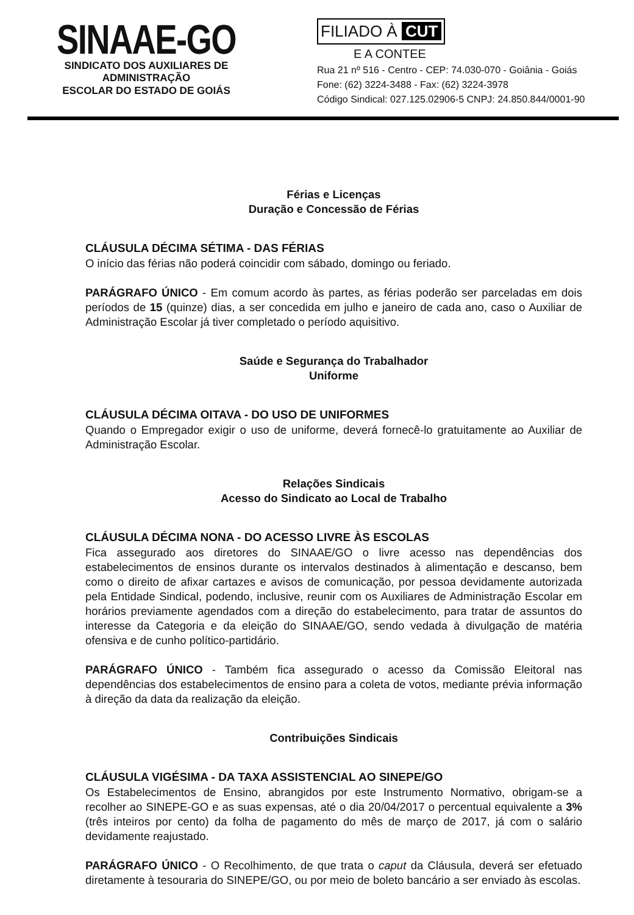SINAAE-GO
SINDICATO DOS AUXILIARES DE ADMINISTRAÇÃO
ESCOLAR DO ESTADO DE GOIÁS
FILIADO À CUT
E A CONTEE
Rua 21 nº 516 - Centro - CEP: 74.030-070 - Goiânia - Goiás
Fone: (62) 3224-3488 - Fax: (62) 3224-3978
Código Sindical: 027.125.02906-5 CNPJ: 24.850.844/0001-90
Férias e Licenças
Duração e Concessão de Férias
CLÁUSULA DÉCIMA SÉTIMA - DAS FÉRIAS
O início das férias não poderá coincidir com sábado, domingo ou feriado.
PARÁGRAFO ÚNICO - Em comum acordo às partes, as férias poderão ser parceladas em dois períodos de 15 (quinze) dias, a ser concedida em julho e janeiro de cada ano, caso o Auxiliar de Administração Escolar já tiver completado o período aquisitivo.
Saúde e Segurança do Trabalhador
Uniforme
CLÁUSULA DÉCIMA OITAVA - DO USO DE UNIFORMES
Quando o Empregador exigir o uso de uniforme, deverá fornecê-lo gratuitamente ao Auxiliar de Administração Escolar.
Relações Sindicais
Acesso do Sindicato ao Local de Trabalho
CLÁUSULA DÉCIMA NONA - DO ACESSO LIVRE ÀS ESCOLAS
Fica assegurado aos diretores do SINAAE/GO o livre acesso nas dependências dos estabelecimentos de ensinos durante os intervalos destinados à alimentação e descanso, bem como o direito de afixar cartazes e avisos de comunicação, por pessoa devidamente autorizada pela Entidade Sindical, podendo, inclusive, reunir com os Auxiliares de Administração Escolar em horários previamente agendados com a direção do estabelecimento, para tratar de assuntos do interesse da Categoria e da eleição do SINAAE/GO, sendo vedada à divulgação de matéria ofensiva e de cunho político-partidário.
PARÁGRAFO ÚNICO - Também fica assegurado o acesso da Comissão Eleitoral nas dependências dos estabelecimentos de ensino para a coleta de votos, mediante prévia informação à direção da data da realização da eleição.
Contribuições Sindicais
CLÁUSULA VIGÉSIMA - DA TAXA ASSISTENCIAL AO SINEPE/GO
Os Estabelecimentos de Ensino, abrangidos por este Instrumento Normativo, obrigam-se a recolher ao SINEPE-GO e as suas expensas, até o dia 20/04/2017 o percentual equivalente a 3% (três inteiros por cento) da folha de pagamento do mês de março de 2017, já com o salário devidamente reajustado.
PARÁGRAFO ÚNICO - O Recolhimento, de que trata o caput da Cláusula, deverá ser efetuado diretamente à tesouraria do SINEPE/GO, ou por meio de boleto bancário a ser enviado às escolas.